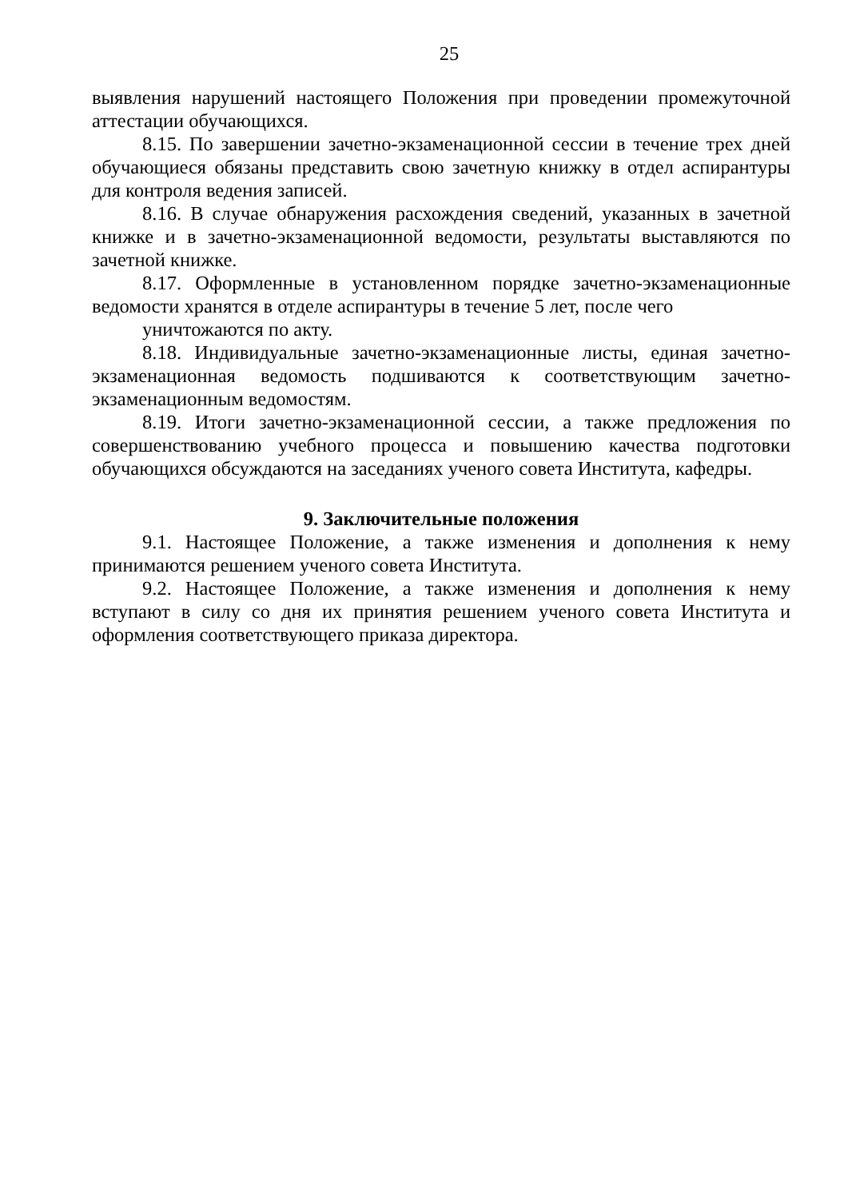25
выявления нарушений настоящего Положения при проведении промежуточной аттестации обучающихся.
8.15. По завершении зачетно-экзаменационной сессии в течение трех дней обучающиеся обязаны представить свою зачетную книжку в отдел аспирантуры для контроля ведения записей.
8.16. В случае обнаружения расхождения сведений, указанных в зачетной книжке и в зачетно-экзаменационной ведомости, результаты выставляются по зачетной книжке.
8.17. Оформленные в установленном порядке зачетно-экзаменационные ведомости хранятся в отделе аспирантуры в течение 5 лет, после чего
уничтожаются по акту.
8.18. Индивидуальные зачетно-экзаменационные листы, единая зачетно-экзаменационная ведомость подшиваются к соответствующим зачетно-экзаменационным ведомостям.
8.19. Итоги зачетно-экзаменационной сессии, а также предложения по совершенствованию учебного процесса и повышению качества подготовки обучающихся обсуждаются на заседаниях ученого совета Института, кафедры.
9. Заключительные положения
9.1. Настоящее Положение, а также изменения и дополнения к нему принимаются решением ученого совета Института.
9.2. Настоящее Положение, а также изменения и дополнения к нему вступают в силу со дня их принятия решением ученого совета Института и оформления соответствующего приказа директора.